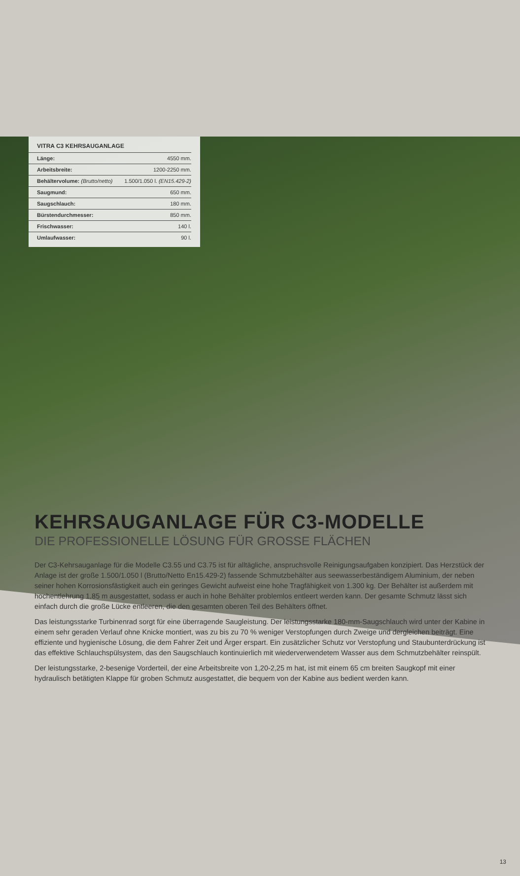| VITRA C3 KEHRSAUGANLAGE | |
| --- | --- |
| Länge: | 4550 mm. |
| Arbeitsbreite: | 1200-2250 mm. |
| Behältervolume: (Brutto/netto) | 1.500/1.050 l. (EN15.429-2) |
| Saugmund: | 650 mm. |
| Saugschlauch: | 180 mm. |
| Bürstendurchmesser: | 850 mm. |
| Frischwasser: | 140 l. |
| Umlaufwasser: | 90 l. |
KEHRSAUGANLAGE FÜR C3-MODELLE
DIE PROFESSIONELLE LÖSUNG FÜR GROSSE FLÄCHEN
Der C3-Kehrsauganlage für die Modelle C3.55 und C3.75 ist für alltägliche, anspruchsvolle Reinigungsaufgaben konzipiert. Das Herzstück der Anlage ist der große 1.500/1.050 l (Brutto/Netto En15.429-2) fassende Schmutzbehälter aus seewasserbeständigem Aluminium, der neben seiner hohen Korrosionsfästigkeit auch ein geringes Gewicht aufweist eine hohe Tragfähigkeit von 1.300 kg. Der Behälter ist außerdem mit hochentlehrung 1,85 m ausgestattet, sodass er auch in hohe Behälter problemlos entleert werden kann. Der gesamte Schmutz lässt sich einfach durch die große Lücke entleeren, die den gesamten oberen Teil des Behälters öffnet.
Das leistungsstarke Turbinenrad sorgt für eine überragende Saugleistung. Der leistungsstarke 180-mm-Saugschlauch wird unter der Kabine in einem sehr geraden Verlauf ohne Knicke montiert, was zu bis zu 70 % weniger Verstopfungen durch Zweige und dergleichen beiträgt. Eine effiziente und hygienische Lösung, die dem Fahrer Zeit und Ärger erspart. Ein zusätzlicher Schutz vor Verstopfung und Staubunterdrückung ist das effektive Schlauchspülsystem, das den Saugschlauch kontinuierlich mit wiederverwendetem Wasser aus dem Schmutzbehälter reinspült.
Der leistungsstarke, 2-besenige Vorderteil, der eine Arbeitsbreite von 1,20-2,25 m hat, ist mit einem 65 cm breiten Saugkopf mit einer hydraulisch betätigten Klappe für groben Schmutz ausgestattet, die bequem von der Kabine aus bedient werden kann.
13